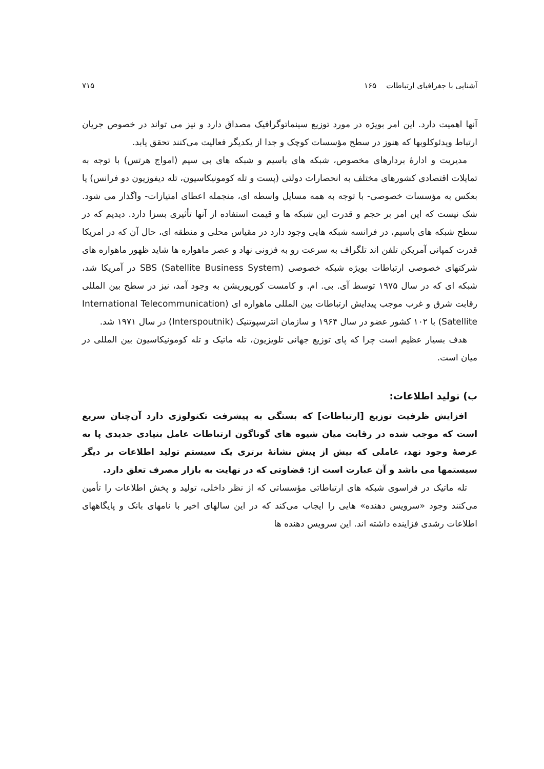آشنایی با جغرافیای ارتباطات ۱۶۵ ۷۱۵
آنها اهمیت دارد. این امر بویژه در مورد توزیع سینماتوگرافیک مصداق دارد و نیز می تواند در خصوص جریان ارتباط ویدئوکلوبها که هنوز در سطح مؤسسات کوچک و جدا از یکدیگر فعالیت می‌کنند تحقق یابد.
مدیریت و ادارهٔ بردارهای مخصوص، شبکه های باسیم و شبکه های بی سیم (امواج هرتس) با توجه به تمایلات اقتصادی کشورهای مختلف به انحصارات دولتی (پست و تله کومونیکاسیون، تله دیفوزیون دو فرانس) یا بعکس به مؤسسات خصوصی- با توجه به همه مسایل واسطه ای، منجمله اعطای امتیازات- واگذار می شود. شک نیست که این امر بر حجم و قدرت این شبکه ها و قیمت استفاده از آنها تأثیری بسزا دارد. دیدیم که در سطح شبکه های باسیم، در فرانسه شبکه هایی وجود دارد در مقیاس محلی و منطقه ای، حال آن که در امریکا قدرت کمپانی آمریکن تلفن اند تلگراف به سرعت رو به فزونی نهاد و عصر ماهواره ها شاید ظهور ماهواره های شرکتهای خصوصی ارتباطات بویژه شبکه خصوصی SBS (Satellite Business System) در آمریکا شد، شبکه ای که در سال ۱۹۷۵ توسط آی. بی. ام. و کامست کورپوریشن به وجود آمد، نیز در سطح بین المللی رقابت شرق و غرب موجب پیدایش ارتباطات بین المللی ماهواره ای (International Telecommunication Satellite) با ۱۰۲ کشور عضو در سال ۱۹۶۴ و سازمان انترسپوتنیک (Interspoutnik) در سال ۱۹۷۱ شد.
هدف بسیار عظیم است چرا که پای توزیع جهانی تلویزیون، تله ماتیک و تله کومونیکاسیون بین المللی در میان است.
ب) تولید اطلاعات:
افزایش ظرفیت توزیع [ارتباطات] که بستگی به پیشرفت تکنولوژی دارد آن‌چنان سریع است که موجب شده در رقابت میان شیوه های گوناگون ارتباطات عامل بنیادی جدیدی پا به عرصهٔ وجود نهد، عاملی که بیش از پیش نشانهٔ برتری یک سیستم تولید اطلاعات بر دیگر سیستمها می باشد و آن عبارت است از: قضاوتی که در نهایت به بازار مصرف تعلق دارد.
تله ماتیک در فراسوی شبکه های ارتباطاتی مؤسساتی که از نظر داخلی، تولید و پخش اطلاعات را تأمین می‌کنند وجود «سرویس دهنده» هایی را ایجاب می‌کند که در این سالهای اخیر با نامهای بانک و پایگاههای اطلاعات رشدی فزاینده داشته اند. این سرویس دهنده ها